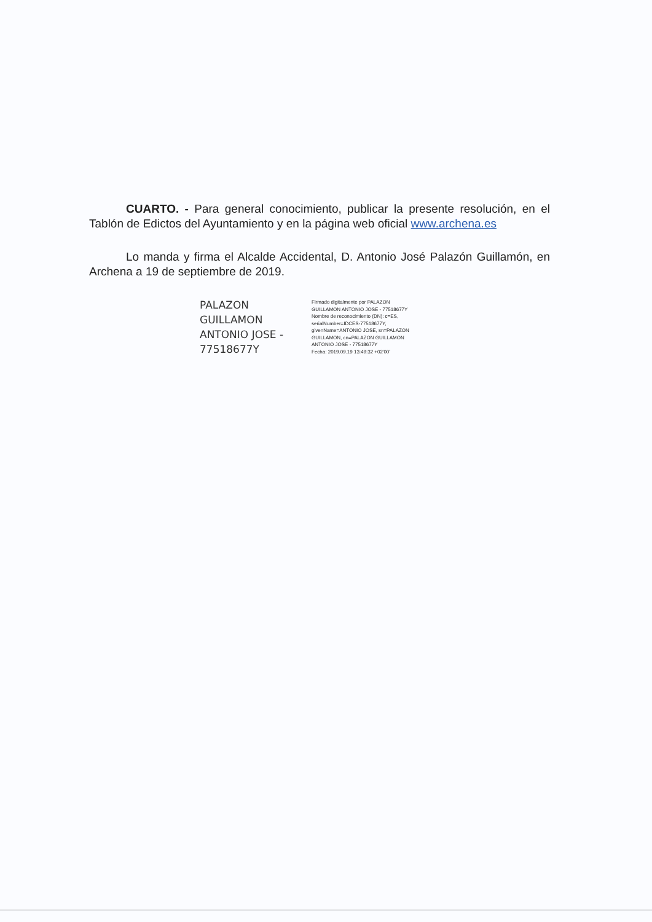CUARTO. - Para general conocimiento, publicar la presente resolución, en el Tablón de Edictos del Ayuntamiento y en la página web oficial www.archena.es
Lo manda y firma el Alcalde Accidental, D. Antonio José Palazón Guillamón, en Archena a 19 de septiembre de 2019.
PALAZON
GUILLAMON
ANTONIO JOSE -
77518677Y
Firmado digitalmente por PALAZON
GUILLAMON ANTONIO JOSE - 77518677Y
Nombre de reconocimiento (DN): c=ES,
serialNumber=IDCES-77518677Y,
givenName=ANTONIO JOSE, sn=PALAZON
GUILLAMON, cn=PALAZON GUILLAMON
ANTONIO JOSE - 77518677Y
Fecha: 2019.09.19 13:49:32 +02'00'